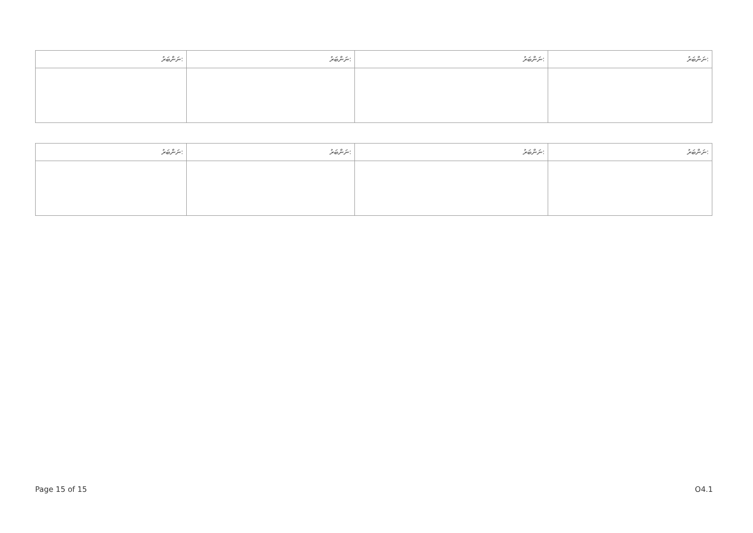| ނަންބަރު: | ނަންބަރު: | ނަންބަރު: | ނަންބަރު: |
| --- | --- | --- | --- |
| ނަންބަރު: | ނަންބަރު: | ނަންބަރު: | ނަންބަރު: |
| --- | --- | --- | --- |
Page 15 of 15 O4.1